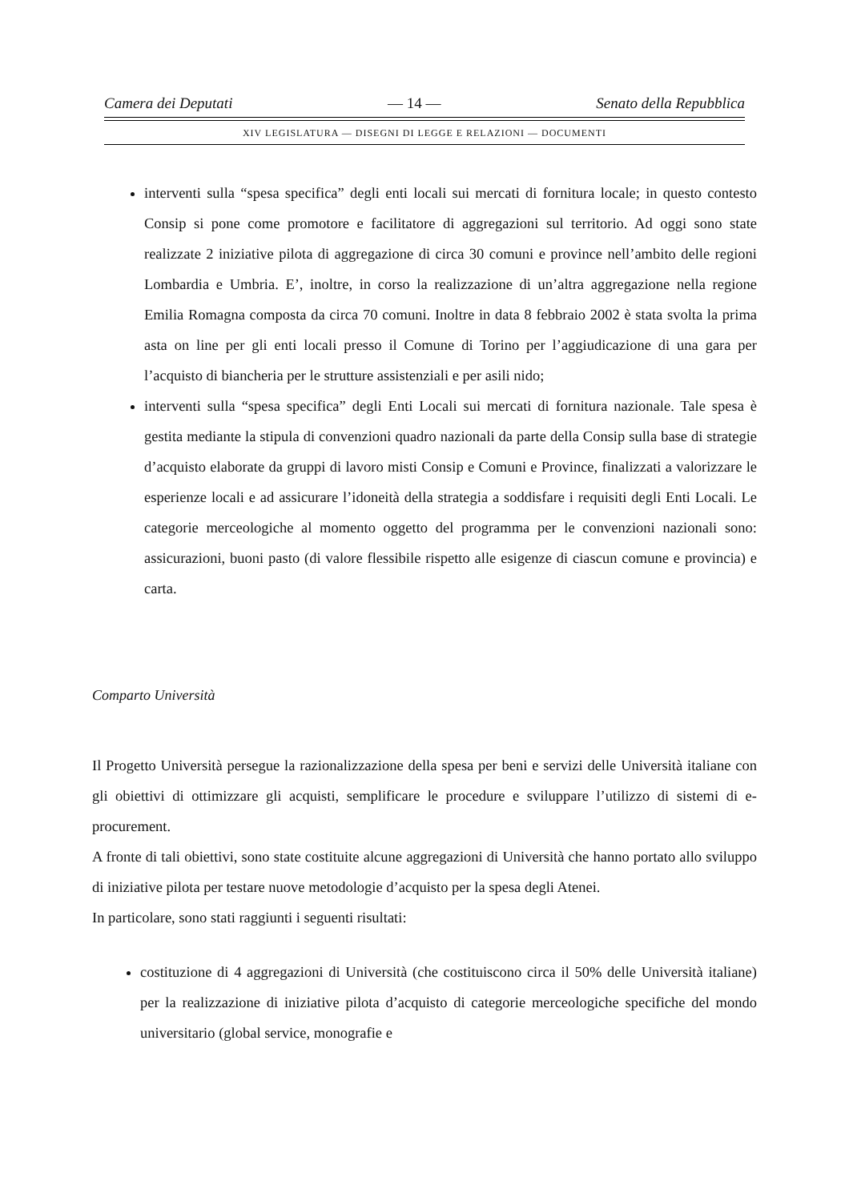Camera dei Deputati — 14 — Senato della Repubblica
XIV LEGISLATURA — DISEGNI DI LEGGE E RELAZIONI — DOCUMENTI
interventi sulla “spesa specifica” degli enti locali sui mercati di fornitura locale; in questo contesto Consip si pone come promotore e facilitatore di aggregazioni sul territorio. Ad oggi sono state realizzate 2 iniziative pilota di aggregazione di circa 30 comuni e province nell’ambito delle regioni Lombardia e Umbria. E’, inoltre, in corso la realizzazione di un’altra aggregazione nella regione Emilia Romagna composta da circa 70 comuni. Inoltre in data 8 febbraio 2002 è stata svolta la prima asta on line per gli enti locali presso il Comune di Torino per l’aggiudicazione di una gara per l’acquisto di biancheria per le strutture assistenziali e per asili nido;
interventi sulla “spesa specifica” degli Enti Locali sui mercati di fornitura nazionale. Tale spesa è gestita mediante la stipula di convenzioni quadro nazionali da parte della Consip sulla base di strategie d’acquisto elaborate da gruppi di lavoro misti Consip e Comuni e Province, finalizzati a valorizzare le esperienze locali e ad assicurare l’idoneità della strategia a soddisfare i requisiti degli Enti Locali. Le categorie merceologiche al momento oggetto del programma per le convenzioni nazionali sono: assicurazioni, buoni pasto (di valore flessibile rispetto alle esigenze di ciascun comune e provincia) e carta.
Comparto Università
Il Progetto Università persegue la razionalizzazione della spesa per beni e servizi delle Università italiane con gli obiettivi di ottimizzare gli acquisti, semplificare le procedure e sviluppare l’utilizzo di sistemi di e-procurement.
A fronte di tali obiettivi, sono state costituite alcune aggregazioni di Università che hanno portato allo sviluppo di iniziative pilota per testare nuove metodologie d’acquisto per la spesa degli Atenei.
In particolare, sono stati raggiunti i seguenti risultati:
costituzione di 4 aggregazioni di Università (che costituiscono circa il 50% delle Università italiane) per la realizzazione di iniziative pilota d’acquisto di categorie merceologiche specifiche del mondo universitario (global service, monografie e